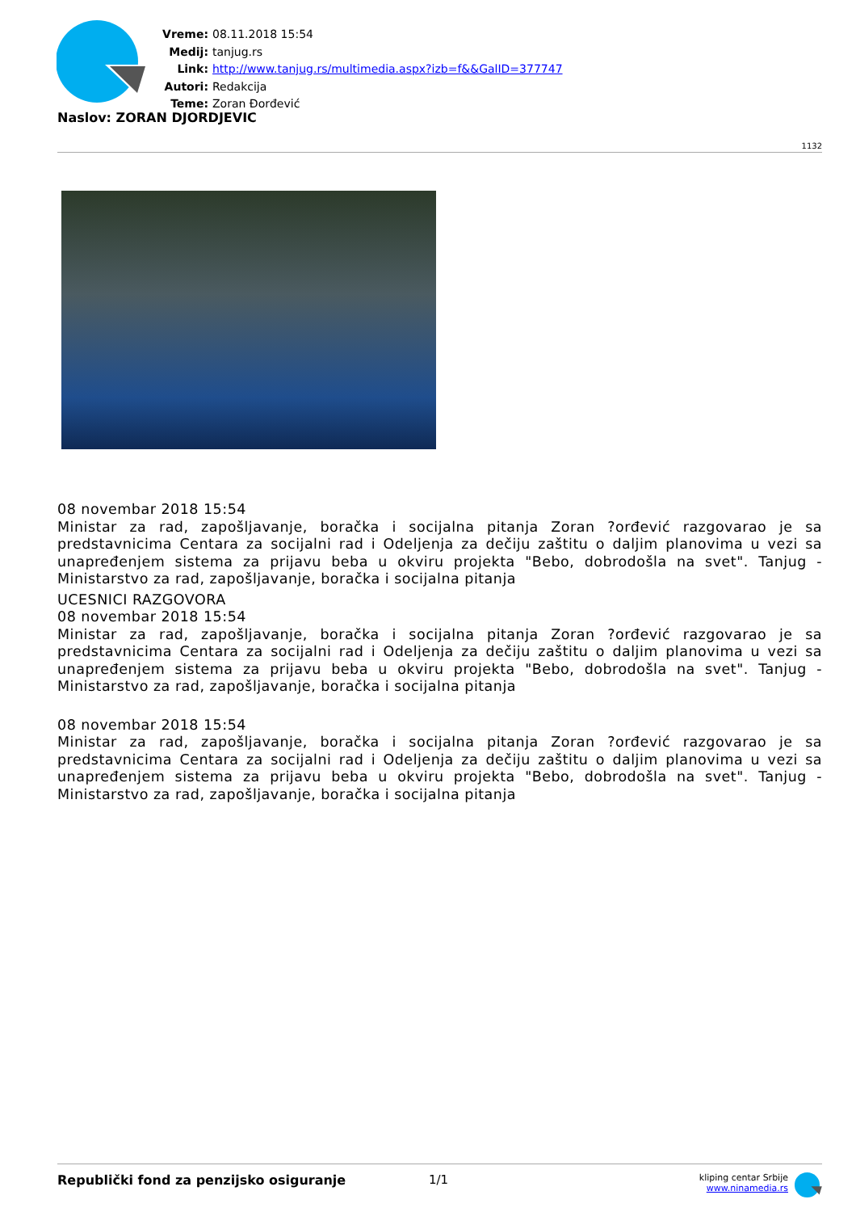Vreme: 08.11.2018 15:54
Medij: tanjug.rs
Link: http://www.tanjug.rs/multimedia.aspx?izb=f&&GalID=377747
Autori: Redakcija
Teme: Zoran Đorđević
Naslov: ZORAN DJORDJEVIC
1132
08 novembar 2018 15:54
Ministar za rad, zapošljavanje, boračka i socijalna pitanja Zoran ?orđević razgovarao je sa predstavnicima Centara za socijalni rad i Odeljenja za dečiju zaštitu o daljim planovima u vezi sa unapređenjem sistema za prijavu beba u okviru projekta "Bebo, dobrodošla na svet". Tanjug - Ministarstvo za rad, zapošljavanje, boračka i socijalna pitanja
UCESNICI RAZGOVORA
08 novembar 2018 15:54
Ministar za rad, zapošljavanje, boračka i socijalna pitanja Zoran ?orđević razgovarao je sa predstavnicima Centara za socijalni rad i Odeljenja za dečiju zaštitu o daljim planovima u vezi sa unapređenjem sistema za prijavu beba u okviru projekta "Bebo, dobrodošla na svet". Tanjug - Ministarstvo za rad, zapošljavanje, boračka i socijalna pitanja
08 novembar 2018 15:54
Ministar za rad, zapošljavanje, boračka i socijalna pitanja Zoran ?orđević razgovarao je sa predstavnicima Centara za socijalni rad i Odeljenja za dečiju zaštitu o daljim planovima u vezi sa unapređenjem sistema za prijavu beba u okviru projekta "Bebo, dobrodošla na svet". Tanjug - Ministarstvo za rad, zapošljavanje, boračka i socijalna pitanja
Republički fond za penzijsko osiguranje 1/1
kliping centar Srbije
www.ninamedia.rs